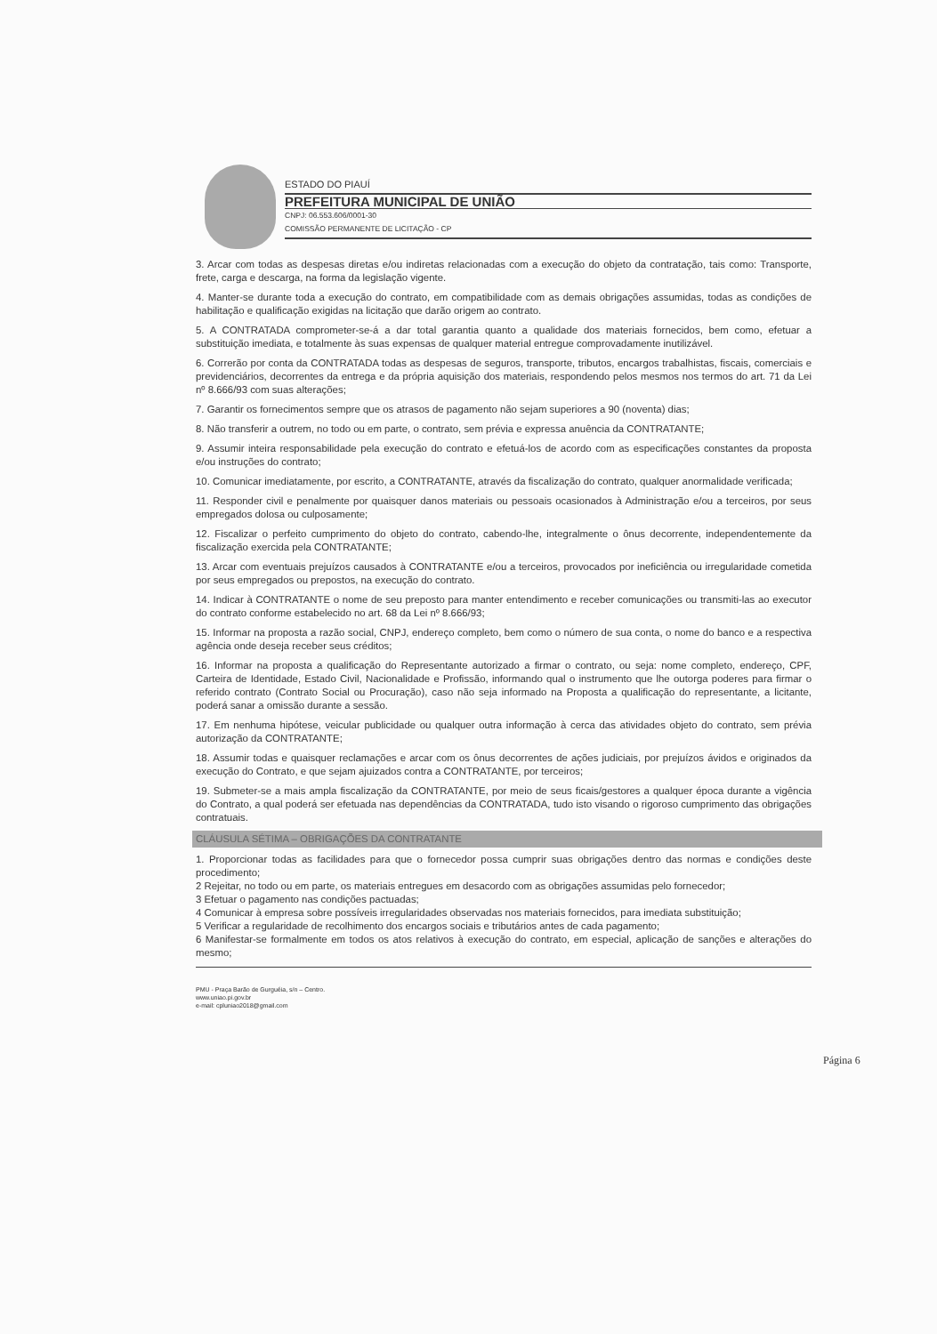ESTADO DO PIAUÍ
PREFEITURA MUNICIPAL DE UNIÃO
CNPJ: 06.553.606/0001-30
COMISSÃO PERMANENTE DE LICITAÇÃO - CP
3. Arcar com todas as despesas diretas e/ou indiretas relacionadas com a execução do objeto da contratação, tais como: Transporte, frete, carga e descarga, na forma da legislação vigente.
4. Manter-se durante toda a execução do contrato, em compatibilidade com as demais obrigações assumidas, todas as condições de habilitação e qualificação exigidas na licitação que darão origem ao contrato.
5. A CONTRATADA comprometer-se-á a dar total garantia quanto a qualidade dos materiais fornecidos, bem como, efetuar a substituição imediata, e totalmente às suas expensas de qualquer material entregue comprovadamente inutilizável.
6. Correrão por conta da CONTRATADA todas as despesas de seguros, transporte, tributos, encargos trabalhistas, fiscais, comerciais e previdenciários, decorrentes da entrega e da própria aquisição dos materiais, respondendo pelos mesmos nos termos do art. 71 da Lei nº 8.666/93 com suas alterações;
7. Garantir os fornecimentos sempre que os atrasos de pagamento não sejam superiores a 90 (noventa) dias;
8. Não transferir a outrem, no todo ou em parte, o contrato, sem prévia e expressa anuência da CONTRATANTE;
9. Assumir inteira responsabilidade pela execução do contrato e efetuá-los de acordo com as especificações constantes da proposta e/ou instruções do contrato;
10. Comunicar imediatamente, por escrito, a CONTRATANTE, através da fiscalização do contrato, qualquer anormalidade verificada;
11. Responder civil e penalmente por quaisquer danos materiais ou pessoais ocasionados à Administração e/ou a terceiros, por seus empregados dolosa ou culposamente;
12. Fiscalizar o perfeito cumprimento do objeto do contrato, cabendo-lhe, integralmente o ônus decorrente, independentemente da fiscalização exercida pela CONTRATANTE;
13. Arcar com eventuais prejuízos causados à CONTRATANTE e/ou a terceiros, provocados por ineficiência ou irregularidade cometida por seus empregados ou prepostos, na execução do contrato.
14. Indicar à CONTRATANTE o nome de seu preposto para manter entendimento e receber comunicações ou transmiti-las ao executor do contrato conforme estabelecido no art. 68 da Lei nº 8.666/93;
15. Informar na proposta a razão social, CNPJ, endereço completo, bem como o número de sua conta, o nome do banco e a respectiva agência onde deseja receber seus créditos;
16. Informar na proposta a qualificação do Representante autorizado a firmar o contrato, ou seja: nome completo, endereço, CPF, Carteira de Identidade, Estado Civil, Nacionalidade e Profissão, informando qual o instrumento que lhe outorga poderes para firmar o referido contrato (Contrato Social ou Procuração), caso não seja informado na Proposta a qualificação do representante, a licitante, poderá sanar a omissão durante a sessão.
17. Em nenhuma hipótese, veicular publicidade ou qualquer outra informação à cerca das atividades objeto do contrato, sem prévia autorização da CONTRATANTE;
18. Assumir todas e quaisquer reclamações e arcar com os ônus decorrentes de ações judiciais, por prejuízos ávidos e originados da execução do Contrato, e que sejam ajuizados contra a CONTRATANTE, por terceiros;
19. Submeter-se a mais ampla fiscalização da CONTRATANTE, por meio de seus ficais/gestores a qualquer época durante a vigência do Contrato, a qual poderá ser efetuada nas dependências da CONTRATADA, tudo isto visando o rigoroso cumprimento das obrigações contratuais.
CLÁUSULA SÉTIMA – OBRIGAÇÕES DA CONTRATANTE
1. Proporcionar todas as facilidades para que o fornecedor possa cumprir suas obrigações dentro das normas e condições deste procedimento;
2 Rejeitar, no todo ou em parte, os materiais entregues em desacordo com as obrigações assumidas pelo fornecedor;
3 Efetuar o pagamento nas condições pactuadas;
4 Comunicar à empresa sobre possíveis irregularidades observadas nos materiais fornecidos, para imediata substituição;
5 Verificar a regularidade de recolhimento dos encargos sociais e tributários antes de cada pagamento;
6 Manifestar-se formalmente em todos os atos relativos à execução do contrato, em especial, aplicação de sanções e alterações do mesmo;
PMU - Praça Barão de Gurguéia, s/n – Centro.
www.uniao.pi.gov.br
e-mail: cpluniao2018@gmail.com
Página 6